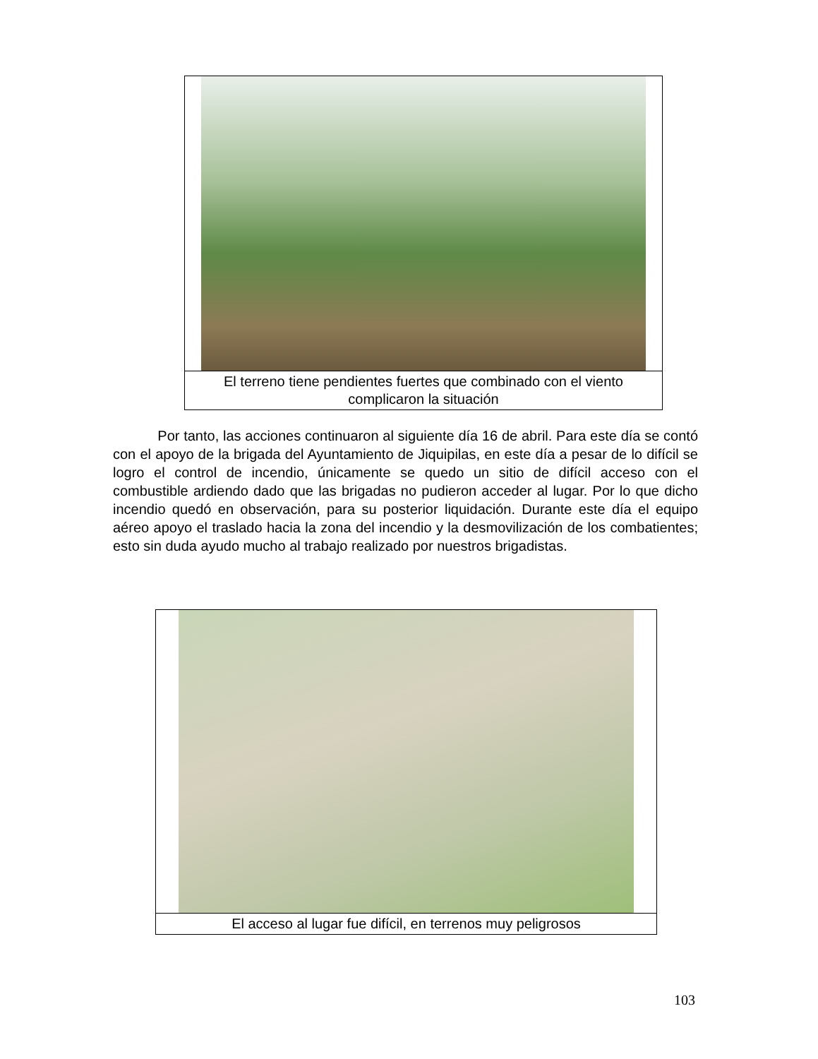El terreno tiene pendientes fuertes que combinado con el viento complicaron la situación
Por tanto, las acciones continuaron al siguiente día 16 de abril. Para este día se contó con el apoyo de la brigada del Ayuntamiento de Jiquipilas, en este día a pesar de lo difícil se logro el control de incendio, únicamente se quedo un sitio de difícil acceso con el combustible ardiendo dado que las brigadas no pudieron acceder al lugar. Por lo que dicho incendio quedó en observación, para su posterior liquidación. Durante este día el equipo aéreo apoyo el traslado hacia la zona del incendio y la desmovilización de los combatientes; esto sin duda ayudo mucho al trabajo realizado por nuestros brigadistas.
El acceso al lugar fue difícil, en terrenos muy peligrosos
103